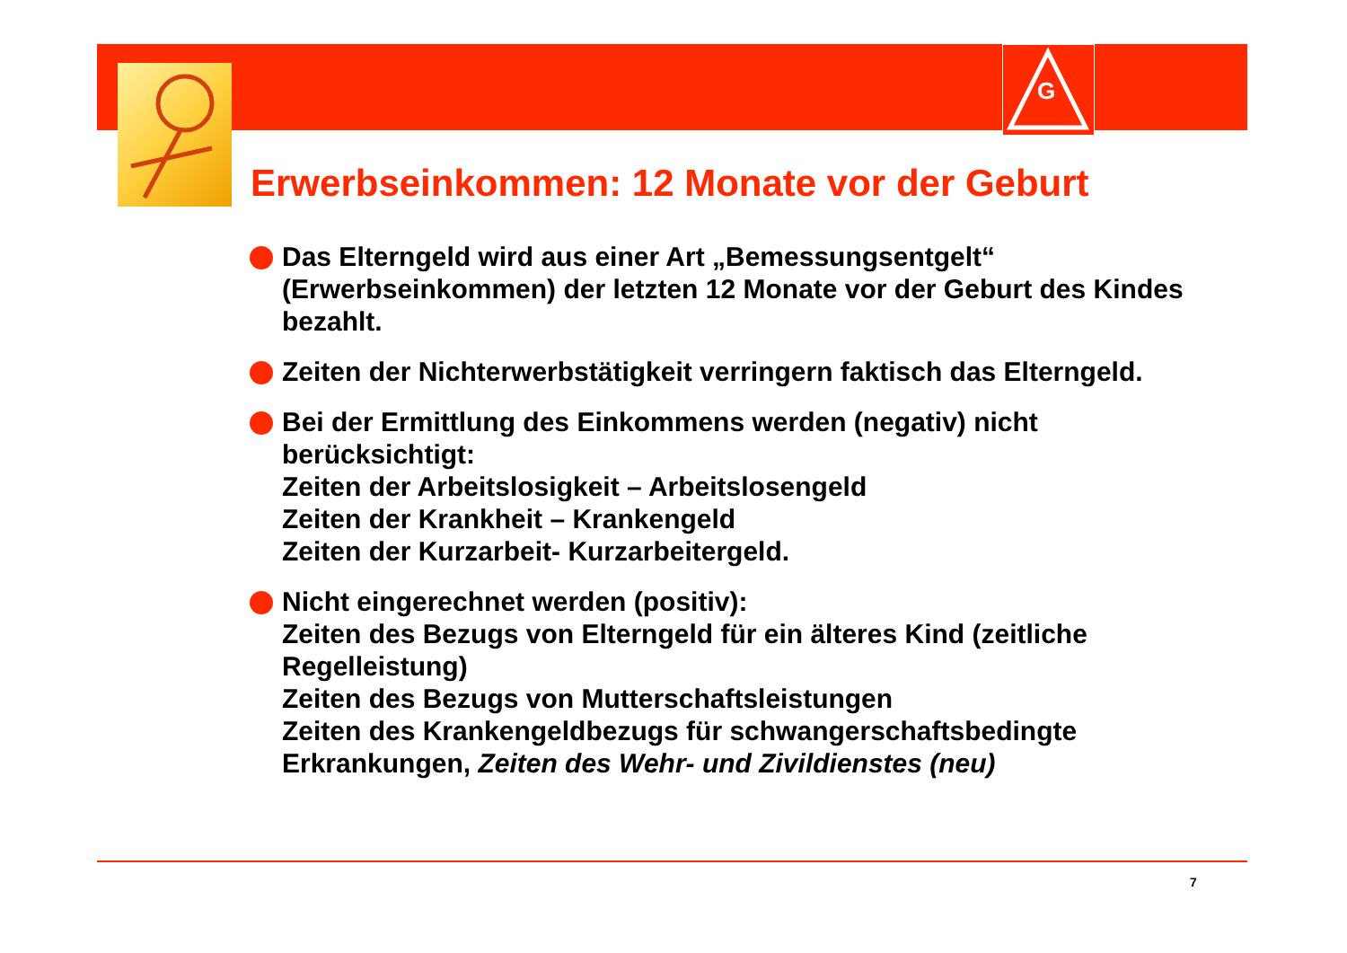G
Erwerbseinkommen: 12 Monate vor der Geburt
Das Elterngeld wird aus einer Art „Bemessungsentgelt“ (Erwerbseinkommen) der letzten 12 Monate vor der Geburt des Kindes bezahlt.
Zeiten der Nichterwerbstätigkeit verringern faktisch das Elterngeld.
Bei der Ermittlung des Einkommens werden (negativ) nicht berücksichtigt:
Zeiten der Arbeitslosigkeit – Arbeitslosengeld
Zeiten der Krankheit – Krankengeld
Zeiten der Kurzarbeit- Kurzarbeitergeld.
Nicht eingerechnet werden (positiv):
Zeiten des Bezugs von Elterngeld für ein älteres Kind (zeitliche Regelleistung)
Zeiten des Bezugs von Mutterschaftsleistungen
Zeiten des Krankengeldbezugs für schwangerschaftsbedingte Erkrankungen, Zeiten des Wehr- und Zivildienstes (neu)
7